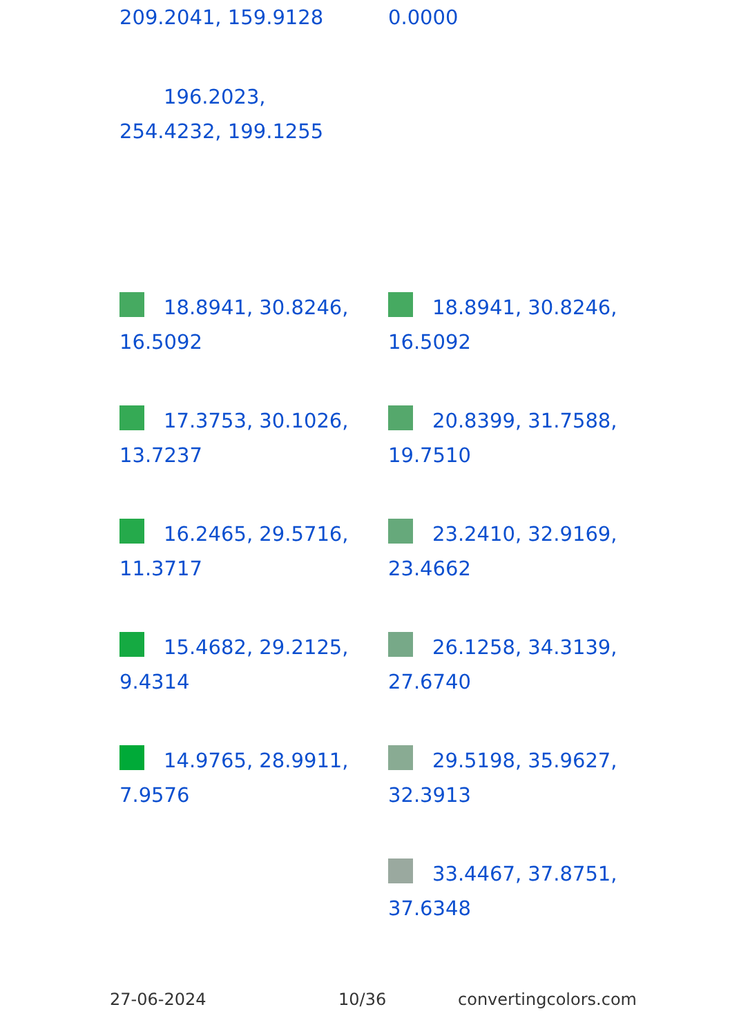209.2041, 159.9128 0.0000
196.2023, 254.4232, 199.1255
18.8941, 30.8246, 16.5092
18.8941, 30.8246, 16.5092
17.3753, 30.1026, 13.7237
20.8399, 31.7588, 19.7510
16.2465, 29.5716, 11.3717
23.2410, 32.9169, 23.4662
15.4682, 29.2125, 9.4314
26.1258, 34.3139, 27.6740
14.9765, 28.9911, 7.9576
29.5198, 35.9627, 32.3913
33.4467, 37.8751, 37.6348
27-06-2024 10/36 convertingcolors.com